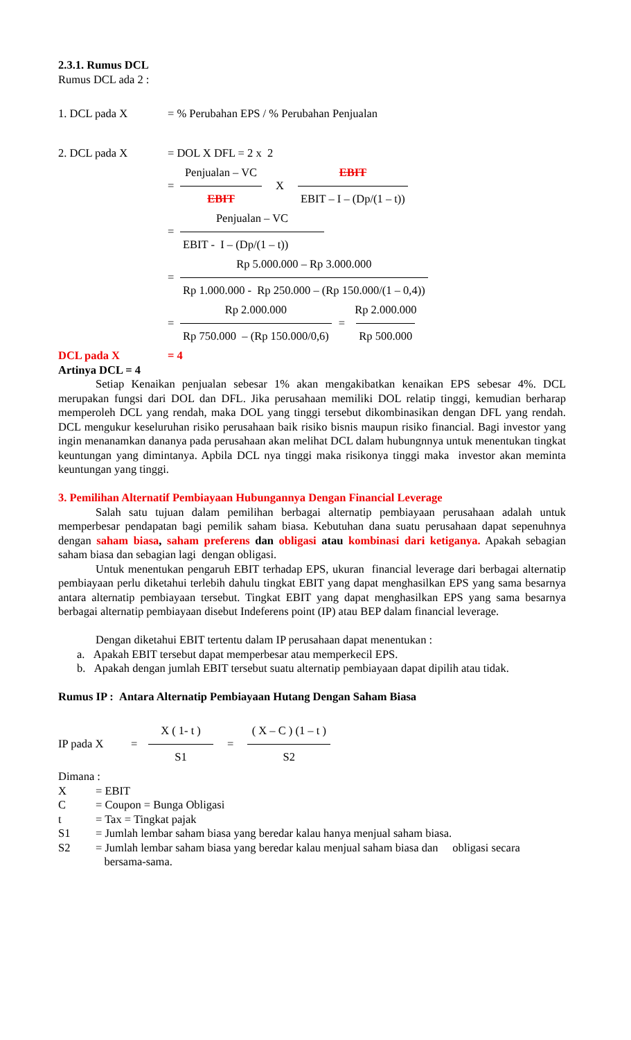2.3.1. Rumus DCL
Rumus DCL ada 2 :
1. DCL pada X = % Perubahan EPS / % Perubahan Penjualan
2. DCL pada X = DOL X DFL = 2 x 2
= Penjualan – VC EBIT X EBIT EBIT – I – (Dp/(1 – t))
= Penjualan – VC EBIT - I – (Dp/(1 – t))
= Rp 5.000.000 – Rp 3.000.000 Rp 1.000.000 - Rp 250.000 – (Rp 150.000/(1 – 0,4))
= Rp 2.000.000 Rp 750.000 – (Rp 150.000/0,6) = Rp 2.000.000 Rp 500.000
DCL pada X = 4
Artinya DCL = 4
Setiap Kenaikan penjualan sebesar 1% akan mengakibatkan kenaikan EPS sebesar 4%. DCL merupakan fungsi dari DOL dan DFL. Jika perusahaan memiliki DOL relatip tinggi, kemudian berharap memperoleh DCL yang rendah, maka DOL yang tinggi tersebut dikombinasikan dengan DFL yang rendah. DCL mengukur keseluruhan risiko perusahaan baik risiko bisnis maupun risiko financial. Bagi investor yang ingin menanamkan dananya pada perusahaan akan melihat DCL dalam hubungnnya untuk menentukan tingkat keuntungan yang dimintanya. Apbila DCL nya tinggi maka risikonya tinggi maka investor akan meminta keuntungan yang tinggi.
3. Pemilihan Alternatif Pembiayaan Hubungannya Dengan Financial Leverage
Salah satu tujuan dalam pemilihan berbagai alternatip pembiayaan perusahaan adalah untuk memperbesar pendapatan bagi pemilik saham biasa. Kebutuhan dana suatu perusahaan dapat sepenuhnya dengan saham biasa, saham preferens dan obligasi atau kombinasi dari ketiganya. Apakah sebagian saham biasa dan sebagian lagi dengan obligasi.
Untuk menentukan pengaruh EBIT terhadap EPS, ukuran financial leverage dari berbagai alternatip pembiayaan perlu diketahui terlebih dahulu tingkat EBIT yang dapat menghasilkan EPS yang sama besarnya antara alternatip pembiayaan tersebut. Tingkat EBIT yang dapat menghasilkan EPS yang sama besarnya berbagai alternatip pembiayaan disebut Indeferens point (IP) atau BEP dalam financial leverage.
Dengan diketahui EBIT tertentu dalam IP perusahaan dapat menentukan :
a. Apakah EBIT tersebut dapat memperbesar atau memperkecil EPS.
b. Apakah dengan jumlah EBIT tersebut suatu alternatip pembiayaan dapat dipilih atau tidak.
Rumus IP : Antara Alternatip Pembiayaan Hutang Dengan Saham Biasa
IP pada X = X ( 1- t ) S1 = ( X – C ) (1 – t ) S2
Dimana :
X = EBIT
C = Coupon = Bunga Obligasi
t = Tax = Tingkat pajak
S1 = Jumlah lembar saham biasa yang beredar kalau hanya menjual saham biasa.
S2 = Jumlah lembar saham biasa yang beredar kalau menjual saham biasa dan obligasi secara
bersama-sama.